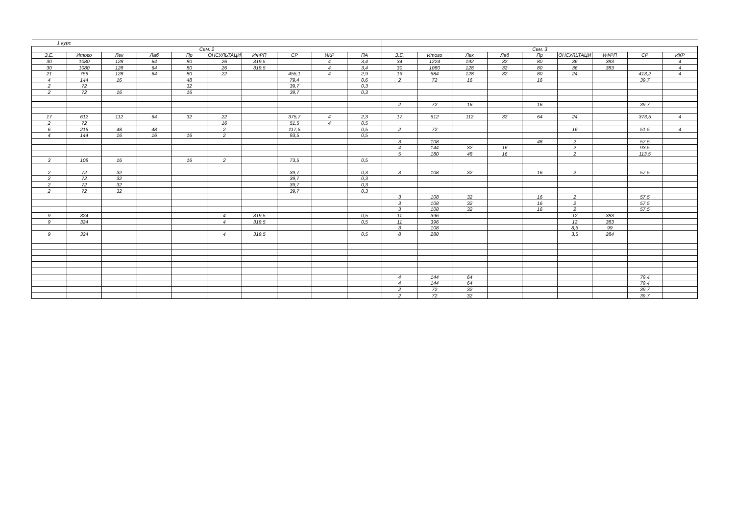| 1 курс | | | | | | | | | | | | | | | | | | |
| Сем. 2 | | | | | | | | | | Сем. 3 | | | | | | | | |
| З.Е. | Итого | Лек | Лаб | Пр | ОНСУЛЬТАЦИ | ИФРП | СР | ИКР | ПА | З.Е. | Итого | Лек | Лаб | Пр | ОНСУЛЬТАЦИ | ИФРП | СР | ИКР |
| 30 | 1080 | 128 | 64 | 80 | 26 | 319,5 | | 4 | 3,4 | 34 | 1224 | 192 | 32 | 80 | 36 | 383 | | 4 |
| 30 | 1080 | 128 | 64 | 80 | 26 | 319,5 | | 4 | 3,4 | 30 | 1080 | 128 | 32 | 80 | 36 | 383 | | 4 |
| 21 | 756 | 128 | 64 | 80 | 22 | | 455,1 | 4 | 2,9 | 19 | 684 | 128 | 32 | 80 | 24 | | 413,2 | 4 |
| 4 | 144 | 16 | | 48 | | | 79,4 | | 0,6 | 2 | 72 | 16 | | 16 | | | 39,7 | |
| 2 | 72 | | | 32 | | | 39,7 | | 0,3 | | | | | | | | | |
| 2 | 72 | 16 | | 16 | | | 39,7 | | 0,3 | | | | | | | | | |
| | | | | | | | | | | 2 | 72 | 16 | | 16 | | | 39,7 | |
| 17 | 612 | 112 | 64 | 32 | 22 | | 375,7 | 4 | 2,3 | 17 | 612 | 112 | 32 | 64 | 24 | | 373,5 | 4 |
| 2 | 72 | | | | 16 | | 51,5 | 4 | 0,5 | | | | | | | | | |
| 6 | 216 | 48 | 48 | | 2 | | 117,5 | | 0,5 | 2 | 72 | | | | 16 | | 51,5 | 4 |
| 4 | 144 | 16 | 16 | 16 | 2 | | 93,5 | | 0,5 | | | | | | | | | |
| | | | | | | | | | | 3 | 108 | | | 48 | 2 | | 57,5 | |
| | | | | | | | | | | 4 | 144 | 32 | 16 | | 2 | | 93,5 | |
| | | | | | | | | | | 5 | 180 | 48 | 16 | | 2 | | 113,5 | |
| 3 | 108 | 16 | | 16 | 2 | | 73,5 | | 0,5 | | | | | | | | | |
| 2 | 72 | 32 | | | | | 39,7 | | 0,3 | 3 | 108 | 32 | | 16 | 2 | | 57,5 | |
| 2 | 72 | 32 | | | | | 39,7 | | 0,3 | | | | | | | | | |
| 2 | 72 | 32 | | | | | 39,7 | | 0,3 | | | | | | | | | |
| 2 | 72 | 32 | | | | | 39,7 | | 0,3 | | | | | | | | | |
| | | | | | | | | | | 3 | 108 | 32 | | 16 | 2 | | 57,5 | |
| | | | | | | | | | | 3 | 108 | 32 | | 16 | 2 | | 57,5 | |
| | | | | | | | | | | 3 | 108 | 32 | | 16 | 2 | | 57,5 | |
| 9 | 324 | | | | 4 | 319,5 | | | 0,5 | 11 | 396 | | | | 12 | 383 | | |
| 9 | 324 | | | | 4 | 319,5 | | | 0,5 | 11 | 396 | | | | 12 | 383 | | |
| | | | | | | | | | | 3 | 108 | | | | 8,5 | 99 | | |
| 9 | 324 | | | | 4 | 319,5 | | | 0,5 | 8 | 288 | | | | 3,5 | 284 | | |
| | | | | | | | | | | 4 | 144 | 64 | | | | | 79,4 | |
| | | | | | | | | | | 4 | 144 | 64 | | | | | 79,4 | |
| | | | | | | | | | | 2 | 72 | 32 | | | | | 39,7 | |
| | | | | | | | | | | 2 | 72 | 32 | | | | | 39,7 | |